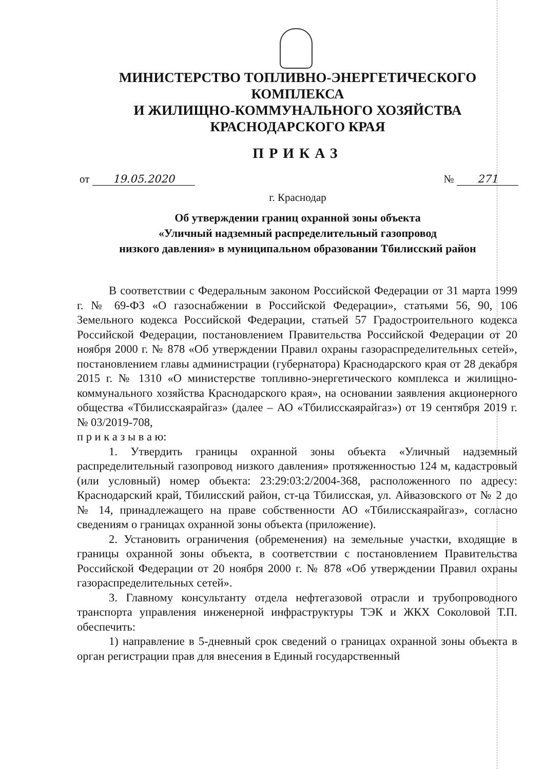МИНИСТЕРСТВО ТОПЛИВНО-ЭНЕРГЕТИЧЕСКОГО КОМПЛЕКСА
И ЖИЛИЩНО-КОММУНАЛЬНОГО ХОЗЯЙСТВА
КРАСНОДАРСКОГО КРАЯ
ПРИКАЗ
от 19.05.2020 № 271
г. Краснодар
Об утверждении границ охранной зоны объекта
«Уличный надземный распределительный газопровод
низкого давления» в муниципальном образовании Тбилисский район
В соответствии с Федеральным законом Российской Федерации от 31 марта 1999 г. № 69-ФЗ «О газоснабжении в Российской Федерации», статьями 56, 90, 106 Земельного кодекса Российской Федерации, статьей 57 Градостроительного кодекса Российской Федерации, постановлением Правительства Российской Федерации от 20 ноября 2000 г. № 878 «Об утверждении Правил охраны газораспределительных сетей», постановлением главы администрации (губернатора) Краснодарского края от 28 декабря 2015 г. № 1310 «О министерстве топливно-энергетического комплекса и жилищно-коммунального хозяйства Краснодарского края», на основании заявления акционерного общества «Тбилисскаярайгаз» (далее – АО «Тбилисскаярайгаз») от 19 сентября 2019 г. № 03/2019-708,
п р и к а з ы в а ю:
1. Утвердить границы охранной зоны объекта «Уличный надземный распределительный газопровод низкого давления» протяженностью 124 м, кадастровый (или условный) номер объекта: 23:29:03:2/2004-368, расположенного по адресу: Краснодарский край, Тбилисский район, ст-ца Тбилисская, ул. Айвазовского от № 2 до № 14, принадлежащего на праве собственности АО «Тбилисскаярайгаз», согласно сведениям о границах охранной зоны объекта (приложение).
2. Установить ограничения (обременения) на земельные участки, входящие в границы охранной зоны объекта, в соответствии с постановлением Правительства Российской Федерации от 20 ноября 2000 г. № 878 «Об утверждении Правил охраны газораспределительных сетей».
3. Главному консультанту отдела нефтегазовой отрасли и трубопроводного транспорта управления инженерной инфраструктуры ТЭК и ЖКХ Соколовой Т.П. обеспечить:
1) направление в 5-дневный срок сведений о границах охранной зоны объекта в орган регистрации прав для внесения в Единый государственный